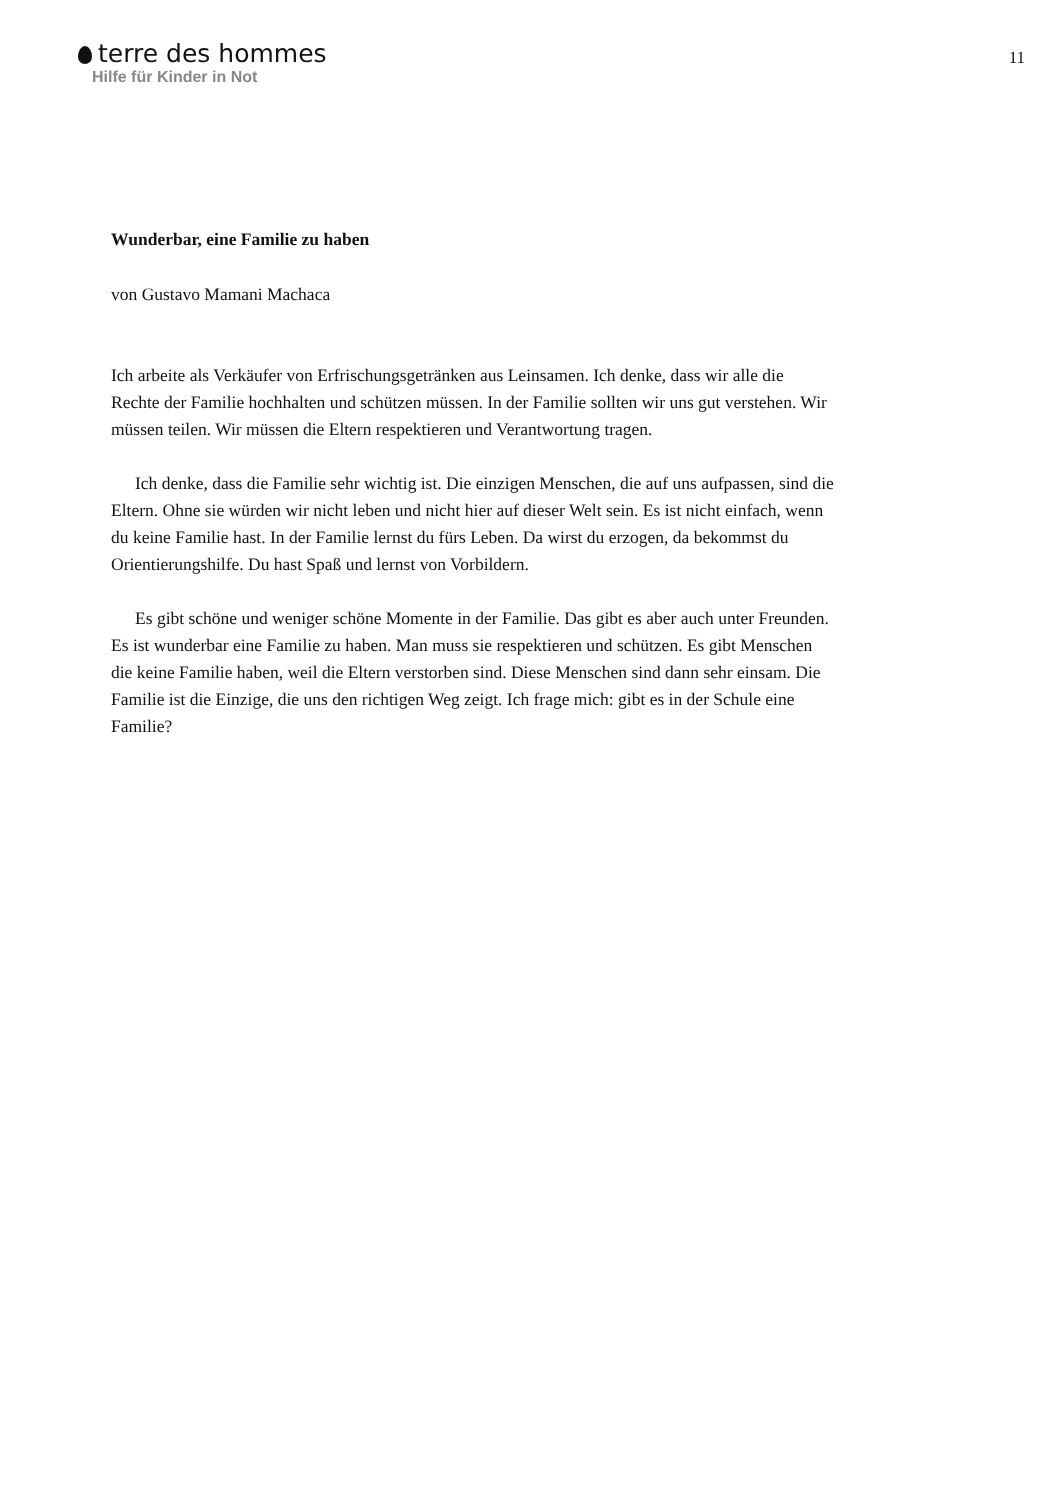terre des hommes
Hilfe für Kinder in Not
11
Wunderbar, eine Familie zu haben
von Gustavo Mamani Machaca
Ich arbeite als Verkäufer von Erfrischungsgetränken aus Leinsamen. Ich denke, dass wir alle die Rechte der Familie hochhalten und schützen müssen. In der Familie sollten wir uns gut verstehen. Wir müssen teilen. Wir müssen die Eltern respektieren und Verantwortung tragen.
Ich denke, dass die Familie sehr wichtig ist. Die einzigen Menschen, die auf uns aufpassen, sind die Eltern. Ohne sie würden wir nicht leben und nicht hier auf dieser Welt sein. Es ist nicht einfach, wenn du keine Familie hast. In der Familie lernst du fürs Leben. Da wirst du erzogen, da bekommst du Orientierungshilfe. Du hast Spaß und lernst von Vorbildern.
Es gibt schöne und weniger schöne Momente in der Familie. Das gibt es aber auch unter Freunden. Es ist wunderbar eine Familie zu haben. Man muss sie respektieren und schützen. Es gibt Menschen die keine Familie haben, weil die Eltern verstorben sind. Diese Menschen sind dann sehr einsam. Die Familie ist die Einzige, die uns den richtigen Weg zeigt. Ich frage mich: gibt es in der Schule eine Familie?